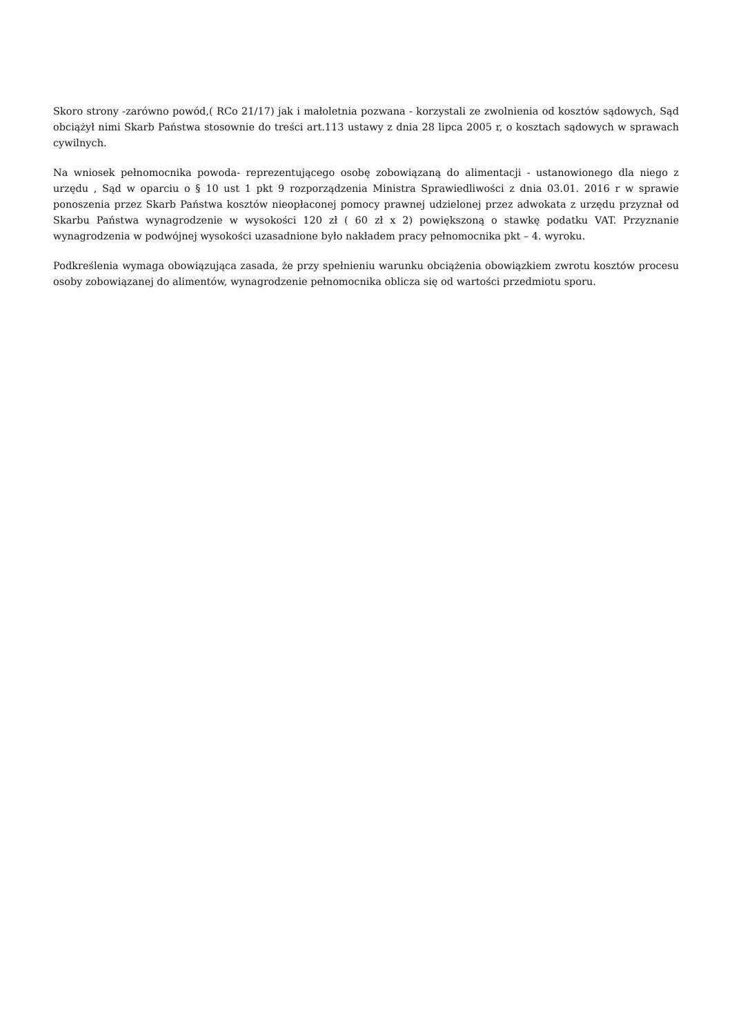Skoro strony -zarówno powód,( RCo 21/17) jak i małoletnia pozwana - korzystali ze zwolnienia od kosztów sądowych, Sąd obciążył nimi Skarb Państwa stosownie do treści art.113 ustawy z dnia 28 lipca 2005 r, o kosztach sądowych w sprawach cywilnych.
Na wniosek pełnomocnika powoda- reprezentującego osobę zobowiązaną do alimentacji - ustanowionego dla niego z urzędu , Sąd w oparciu o § 10 ust 1 pkt 9 rozporządzenia Ministra Sprawiedliwości z dnia 03.01. 2016 r w sprawie ponoszenia przez Skarb Państwa kosztów nieopłaconej pomocy prawnej udzielonej przez adwokata z urzędu przyznał od Skarbu Państwa wynagrodzenie w wysokości 120 zł ( 60 zł x 2) powiększoną o stawkę podatku VAT. Przyznanie wynagrodzenia w podwójnej wysokości uzasadnione było nakładem pracy pełnomocnika pkt – 4. wyroku.
Podkreślenia wymaga obowiązująca zasada, że przy spełnieniu warunku obciążenia obowiązkiem zwrotu kosztów procesu osoby zobowiązanej do alimentów, wynagrodzenie pełnomocnika oblicza się od wartości przedmiotu sporu.